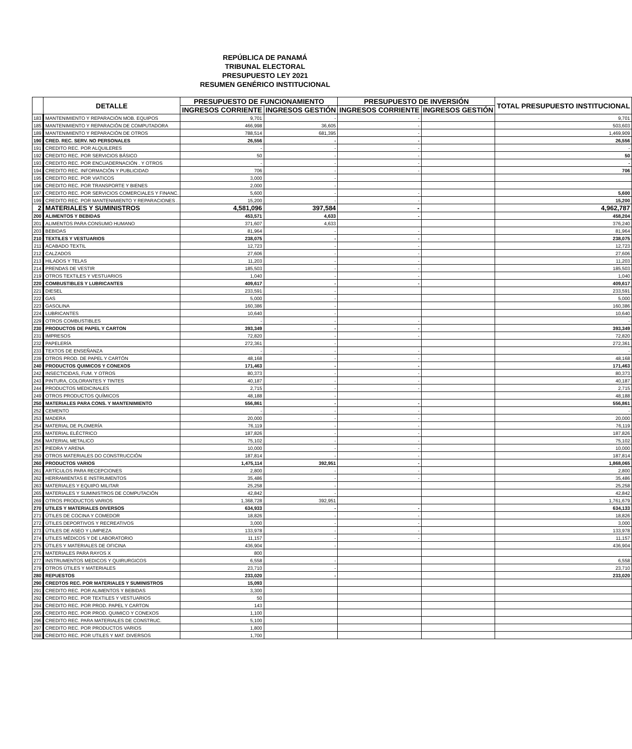REPÚBLICA DE PANAMÁ
TRIBUNAL ELECTORAL
PRESUPUESTO LEY 2021
RESUMEN GENÉRICO INSTITUCIONAL
| | DETALLE | PRESUPUESTO DE FUNCIONAMIENTO | | PRESUPUESTO DE INVERSIÓN | | TOTAL PRESUPUESTO INSTITUCIONAL |
| --- | --- | --- | --- | --- | --- | --- |
| | | INGRESOS CORRIENTE | INGRESOS GESTIÓN | INGRESOS CORRIENTE | INGRESOS GESTIÓN | |
| 183 | MANTENIMIENTO Y REPARACIÓN MOB. EQUIPOS | 9,701 | - | - | | 9,701 |
| 185 | MANTENIMIENTO Y REPARACIÓN DE COMPUTADORA | 466,998 | 36,605 | - | | 503,603 |
| 189 | MANTENIMIENTO Y REPARACIÓN DE OTROS | 788,514 | 681,395 | - | | 1,469,909 |
| 190 | CRED. REC. SERV. NO PERSONALES | 26,556 | - | - | | 26,556 |
| 191 | CREDITO REC. POR ALQUILERES | - | - | - | | - |
| 192 | CREDITO REC. POR SERVICIOS BÁSICO | 50 | - | - | | 50 |
| 193 | CREDITO REC. POR ENCUADERNACIÓN . Y OTROS | - | - | - | | - |
| 194 | CREDITO REC. INFORMACIÓN Y PUBLICIDAD | 706 | - | - | | 706 |
| 195 | CREDITO REC. POR VIATICOS | 3,000 | - | | | |
| 196 | CREDITO REC. POR TRANSPORTE Y BIENES | 2,000 | - | | | |
| 197 | CREDITO REC. POR SERVICIOS COMERCIALES Y FINANC. | 5,600 | - | - | | 5,600 |
| 199 | CREDITO REC. POR MANTENIMIENTO Y REPARACIONES . | 15,200 | - | - | | 15,200 |
| 2 | MATERIALES Y SUMINISTROS | 4,581,096 | 397,584 | - | | 4,962,787 |
| 200 | ALIMENTOS Y BEBIDAS | 453,571 | 4,633 | - | | 458,204 |
| 201 | ALIMENTOS PARA CONSUMO HUMANO | 371,607 | 4,633 | | | 376,240 |
| 203 | BEBIDAS | 81,964 | - | - | | 81,964 |
| 210 | TEXTILES Y VESTUARIOS | 238,075 | - | - | | 238,075 |
| 211 | ACABADO TEXTIL | 12,723 | - | - | | 12,723 |
| 212 | CALZADOS | 27,606 | - | - | | 27,606 |
| 213 | HILADOS Y TELAS | 11,203 | - | - | | 11,203 |
| 214 | PRENDAS DE VESTIR | 185,503 | - | - | | 185,503 |
| 219 | OTROS TEXTILES Y VESTUARIOS | 1,040 | - | - | | 1,040 |
| 220 | COMBUSTIBLES Y LUBRICANTES | 409,617 | - | - | | 409,617 |
| 221 | DIESEL | 233,591 | - | | | 233,591 |
| 222 | GAS | 5,000 | - | | | 5,000 |
| 223 | GASOLINA | 160,386 | - | | | 160,386 |
| 224 | LUBRICANTES | 10,640 | - | | | 10,640 |
| 229 | OTROS COMBUSTIBLES | - | - | - | | - |
| 230 | PRODUCTOS DE PAPEL Y CARTON | 393,349 | - | - | | 393,349 |
| 231 | IMPRESOS | 72,820 | - | - | | 72,820 |
| 232 | PAPELERÍA | 272,361 | - | | | 272,361 |
| 233 | TEXTOS DE ENSEÑANZA | - | - | - | | - |
| 239 | OTROS PROD. DE PAPEL Y CARTÓN | 48,168 | - | - | | 48,168 |
| 240 | PRODUCTOS QUIMICOS Y CONEXOS | 171,463 | - | - | | 171,463 |
| 242 | INSECTICIDAS, FUM. Y OTROS | 80,373 | - | - | | 80,373 |
| 243 | PINTURA, COLORANTES Y TINTES | 40,187 | - | - | | 40,187 |
| 244 | PRODUCTOS MEDICINALES | 2,715 | - | - | | 2,715 |
| 249 | OTROS PRODUCTOS QUÍMICOS | 48,188 | - | | | 48,188 |
| 250 | MATERIALES PARA CONS. Y MANTENIMIENTO | 556,861 | - | - | | 556,861 |
| 252 | CEMENTO | - | - | - | | - |
| 253 | MADERA | 20,000 | - | - | | 20,000 |
| 254 | MATERIAL DE PLOMERÍA | 76,119 | - | - | | 76,119 |
| 255 | MATERIAL ELÉCTRICO | 187,826 | - | - | | 187,826 |
| 256 | MATERIAL METALICO | 75,102 | - | - | | 75,102 |
| 257 | PIEDRA Y ARENA | 10,000 | - | - | | 10,000 |
| 259 | OTROS MATERIALES DO CONSTRUCCIÓN | 187,814 | - | - | | 187,814 |
| 260 | PRODUCTOS VARIOS | 1,475,114 | 392,951 | - | | 1,868,065 |
| 261 | ARTÍCULOS PARA RECEPCIONES | 2,800 | - | - | | 2,800 |
| 262 | HERRAMIENTAS E INSTRUMENTOS | 35,486 | - | - | | 35,486 |
| 263 | MATERIALES Y EQUIPO MILITAR | 25,258 | - | | | 25,258 |
| 265 | MATERIALES Y SUMINISTROS DE COMPUTACIÓN | 42,842 | - | | | 42,842 |
| 269 | OTROS PRODUCTOS VARIOS | 1,368,728 | 392,951 | | | 1,761,679 |
| 270 | UTILES Y MATERIALES DIVERSOS | 634,933 | - | - | | 634,133 |
| 271 | ÚTILES DE COCINA Y COMEDOR | 18,826 | - | - | | 18,826 |
| 272 | ÚTILES DEPORTIVOS Y RECREATIVOS | 3,000 | - | - | | 3,000 |
| 273 | ÚTILES DE ASEO Y LIMPIEZA | 133,978 | - | - | | 133,978 |
| 274 | UTILES MÉDICOS Y DE LABORATORIO | 11,157 | - | - | | 11,157 |
| 275 | ÚTILES Y MATERIALES DE OFICINA | 436,904 | - | | | 436,904 |
| 276 | MATERIALES PARA RAYOS X | 800 | | | | |
| 277 | INSTRUMENTOS MEDICOS Y QUIRURGICOS | 6,558 | - | | | 6,558 |
| 279 | OTROS ÚTILES Y MATERIALES | 23,710 | - | | | 23,710 |
| 280 | REPUESTOS | 233,020 | - | | | 233,020 |
| 290 | CREDTOS REC. POR MATERIALES Y SUMINISTROS | 15,093 | | | | |
| 291 | CREDITO REC. POR ALIMENTOS Y BEBIDAS | 3,300 | | | | |
| 292 | CREDITO REC. POR TEXTILES Y VESTUARIOS | 50 | | | | |
| 294 | CREDITO REC. POR PROD. PAPEL Y CARTON | 143 | | | | |
| 295 | CREDITO REC. POR PROD. QUIMICO Y CONEXOS | 1,100 | | | | |
| 296 | CREDITO REC. PARA MATERIALES DE CONSTRUC. | 5,100 | | | | |
| 297 | CREDITO REC. POR PRODUCTOS VARIOS | 1,800 | | | | |
| 298 | CREDITO REC. POR UTILES Y MAT. DIVERSOS | 1,700 | | | | |